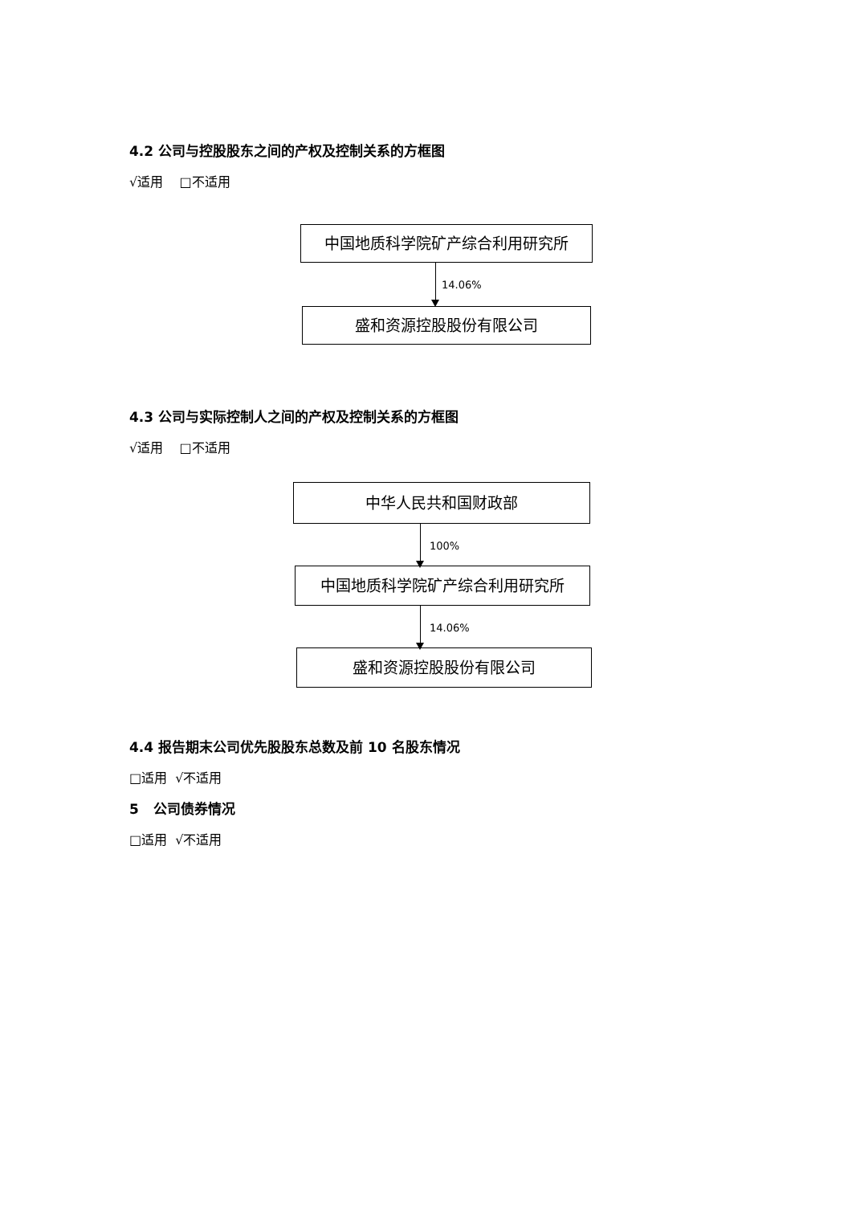4.2 公司与控股股东之间的产权及控制关系的方框图
√适用 □不适用
中国地质科学院矿产综合利用研究所
14.06%
盛和资源控股股份有限公司
4.3 公司与实际控制人之间的产权及控制关系的方框图
√适用 □不适用
中华人民共和国财政部
100%
中国地质科学院矿产综合利用研究所
14.06%
盛和资源控股股份有限公司
4.4 报告期末公司优先股股东总数及前 10 名股东情况
□适用 √不适用
5 公司债券情况
□适用 √不适用